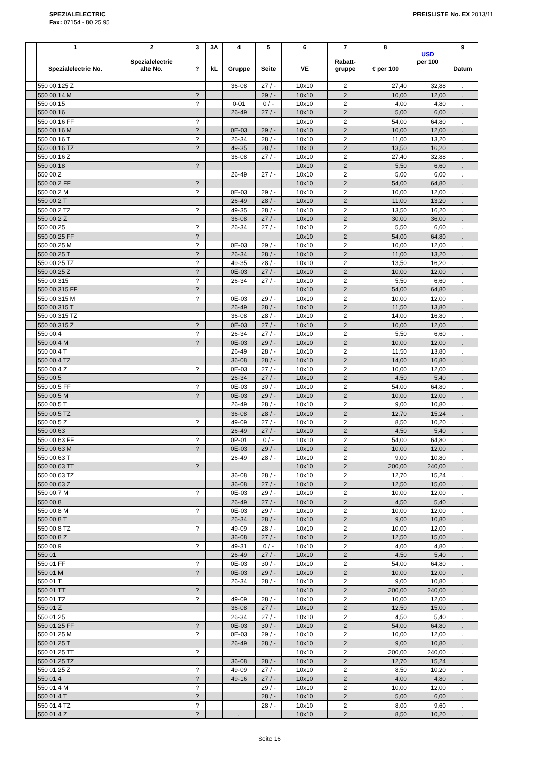SPEZIALELECTRIC
Fax: 07154 - 80 25 95
PREISLISTE No. EX 2013/11
| | 1 Spezialelectric No. | 2 Spezialelectric alte No. | 3 ? | 3A kL | 4 Gruppe | 5 Seite | 6 VE | 7 Rabatt- gruppe | 8 € per 100 | USD per 100 | 9 Datum |
| --- | --- | --- | --- | --- | --- | --- | --- | --- | --- | --- | --- |
| | 550 00.125 Z | | | | 36-08 | 27 / - | 10x10 | 2 | 27,40 | 32,88 | . |
| | 550 00.14 M | | ? | | | 29 / - | 10x10 | 2 | 10,00 | 12,00 | . |
| | 550 00.15 | | ? | | 0-01 | 0 / - | 10x10 | 2 | 4,00 | 4,80 | . |
| | 550 00.16 | | | | 26-49 | 27 / - | 10x10 | 2 | 5,00 | 6,00 | . |
| | 550 00.16 FF | | ? | | | | 10x10 | 2 | 54,00 | 64,80 | . |
| | 550 00.16 M | | ? | | 0E-03 | 29 / - | 10x10 | 2 | 10,00 | 12,00 | . |
| | 550 00.16 T | | ? | | 26-34 | 28 / - | 10x10 | 2 | 11,00 | 13,20 | . |
| | 550 00.16 TZ | | ? | | 49-35 | 28 / - | 10x10 | 2 | 13,50 | 16,20 | . |
| | 550 00.16 Z | | | | 36-08 | 27 / - | 10x10 | 2 | 27,40 | 32,88 | . |
| | 550 00.18 | | ? | | | | 10x10 | 2 | 5,50 | 6,60 | . |
| | 550 00.2 | | | | 26-49 | 27 / - | 10x10 | 2 | 5,00 | 6,00 | . |
| | 550 00.2 FF | | ? | | | | 10x10 | 2 | 54,00 | 64,80 | . |
| | 550 00.2 M | | ? | | 0E-03 | 29 / - | 10x10 | 2 | 10,00 | 12,00 | . |
| | 550 00.2 T | | | | 26-49 | 28 / - | 10x10 | 2 | 11,00 | 13,20 | . |
| | 550 00.2 TZ | | ? | | 49-35 | 28 / - | 10x10 | 2 | 13,50 | 16,20 | . |
| | 550 00.2 Z | | | | 36-08 | 27 / - | 10x10 | 2 | 30,00 | 36,00 | . |
| | 550 00.25 | | ? | | 26-34 | 27 / - | 10x10 | 2 | 5,50 | 6,60 | . |
| | 550 00.25 FF | | ? | | | | 10x10 | 2 | 54,00 | 64,80 | . |
| | 550 00.25 M | | ? | | 0E-03 | 29 / - | 10x10 | 2 | 10,00 | 12,00 | . |
| | 550 00.25 T | | ? | | 26-34 | 28 / - | 10x10 | 2 | 11,00 | 13,20 | . |
| | 550 00.25 TZ | | ? | | 49-35 | 28 / - | 10x10 | 2 | 13,50 | 16,20 | . |
| | 550 00.25 Z | | ? | | 0E-03 | 27 / - | 10x10 | 2 | 10,00 | 12,00 | . |
| | 550 00.315 | | ? | | 26-34 | 27 / - | 10x10 | 2 | 5,50 | 6,60 | . |
| | 550 00.315 FF | | ? | | | | 10x10 | 2 | 54,00 | 64,80 | . |
| | 550 00.315 M | | ? | | 0E-03 | 29 / - | 10x10 | 2 | 10,00 | 12,00 | . |
| | 550 00.315 T | | | | 26-49 | 28 / - | 10x10 | 2 | 11,50 | 13,80 | . |
| | 550 00.315 TZ | | | | 36-08 | 28 / - | 10x10 | 2 | 14,00 | 16,80 | . |
| | 550 00.315 Z | | ? | | 0E-03 | 27 / - | 10x10 | 2 | 10,00 | 12,00 | . |
| | 550 00.4 | | ? | | 26-34 | 27 / - | 10x10 | 2 | 5,50 | 6,60 | . |
| | 550 00.4 M | | ? | | 0E-03 | 29 / - | 10x10 | 2 | 10,00 | 12,00 | . |
| | 550 00.4 T | | | | 26-49 | 28 / - | 10x10 | 2 | 11,50 | 13,80 | . |
| | 550 00.4 TZ | | | | 36-08 | 28 / - | 10x10 | 2 | 14,00 | 16,80 | . |
| | 550 00.4 Z | | ? | | 0E-03 | 27 / - | 10x10 | 2 | 10,00 | 12,00 | . |
| | 550 00.5 | | | | 26-34 | 27 / - | 10x10 | 2 | 4,50 | 5,40 | . |
| | 550 00.5 FF | | ? | | 0E-03 | 30 / - | 10x10 | 2 | 54,00 | 64,80 | . |
| | 550 00.5 M | | ? | | 0E-03 | 29 / - | 10x10 | 2 | 10,00 | 12,00 | . |
| | 550 00.5 T | | | | 26-49 | 28 / - | 10x10 | 2 | 9,00 | 10,80 | . |
| | 550 00.5 TZ | | | | 36-08 | 28 / - | 10x10 | 2 | 12,70 | 15,24 | . |
| | 550 00.5 Z | | ? | | 49-09 | 27 / - | 10x10 | 2 | 8,50 | 10,20 | . |
| | 550 00.63 | | | | 26-49 | 27 / - | 10x10 | 2 | 4,50 | 5,40 | . |
| | 550 00.63 FF | | ? | | 0P-01 | 0 / - | 10x10 | 2 | 54,00 | 64,80 | . |
| | 550 00.63 M | | ? | | 0E-03 | 29 / - | 10x10 | 2 | 10,00 | 12,00 | . |
| | 550 00.63 T | | | | 26-49 | 28 / - | 10x10 | 2 | 9,00 | 10,80 | . |
| | 550 00.63 TT | | ? | | | | 10x10 | 2 | 200,00 | 240,00 | . |
| | 550 00.63 TZ | | | | 36-08 | 28 / - | 10x10 | 2 | 12,70 | 15,24 | . |
| | 550 00.63 Z | | | | 36-08 | 27 / - | 10x10 | 2 | 12,50 | 15,00 | . |
| | 550 00.7 M | | ? | | 0E-03 | 29 / - | 10x10 | 2 | 10,00 | 12,00 | . |
| | 550 00.8 | | | | 26-49 | 27 / - | 10x10 | 2 | 4,50 | 5,40 | . |
| | 550 00.8 M | | ? | | 0E-03 | 29 / - | 10x10 | 2 | 10,00 | 12,00 | . |
| | 550 00.8 T | | | | 26-34 | 28 / - | 10x10 | 2 | 9,00 | 10,80 | . |
| | 550 00.8 TZ | | ? | | 49-09 | 28 / - | 10x10 | 2 | 10,00 | 12,00 | . |
| | 550 00.8 Z | | | | 36-08 | 27 / - | 10x10 | 2 | 12,50 | 15,00 | . |
| | 550 00.9 | | ? | | 49-31 | 0 / - | 10x10 | 2 | 4,00 | 4,80 | . |
| | 550 01 | | | | 26-49 | 27 / - | 10x10 | 2 | 4,50 | 5,40 | . |
| | 550 01 FF | | ? | | 0E-03 | 30 / - | 10x10 | 2 | 54,00 | 64,80 | . |
| | 550 01 M | | ? | | 0E-03 | 29 / - | 10x10 | 2 | 10,00 | 12,00 | . |
| | 550 01 T | | | | 26-34 | 28 / - | 10x10 | 2 | 9,00 | 10,80 | . |
| | 550 01 TT | | ? | | | | 10x10 | 2 | 200,00 | 240,00 | . |
| | 550 01 TZ | | ? | | 49-09 | 28 / - | 10x10 | 2 | 10,00 | 12,00 | . |
| | 550 01 Z | | | | 36-08 | 27 / - | 10x10 | 2 | 12,50 | 15,00 | . |
| | 550 01.25 | | | | 26-34 | 27 / - | 10x10 | 2 | 4,50 | 5,40 | . |
| | 550 01.25 FF | | ? | | 0E-03 | 30 / - | 10x10 | 2 | 54,00 | 64,80 | . |
| | 550 01.25 M | | ? | | 0E-03 | 29 / - | 10x10 | 2 | 10,00 | 12,00 | . |
| | 550 01.25 T | | | | 26-49 | 28 / - | 10x10 | 2 | 9,00 | 10,80 | . |
| | 550 01.25 TT | | ? | | | | 10x10 | 2 | 200,00 | 240,00 | . |
| | 550 01.25 TZ | | | | 36-08 | 28 / - | 10x10 | 2 | 12,70 | 15,24 | . |
| | 550 01.25 Z | | ? | | 49-09 | 27 / - | 10x10 | 2 | 8,50 | 10,20 | . |
| | 550 01.4 | | ? | | 49-16 | 27 / - | 10x10 | 2 | 4,00 | 4,80 | . |
| | 550 01.4 M | | ? | | | 29 / - | 10x10 | 2 | 10,00 | 12,00 | . |
| | 550 01.4 T | | ? | | | 28 / - | 10x10 | 2 | 5,00 | 6,00 | . |
| | 550 01.4 TZ | | ? | | | 28 / - | 10x10 | 2 | 8,00 | 9,60 | . |
| | 550 01.4 Z | | ? | | . | | 10x10 | 2 | 8,50 | 10,20 | . |
Seite 16